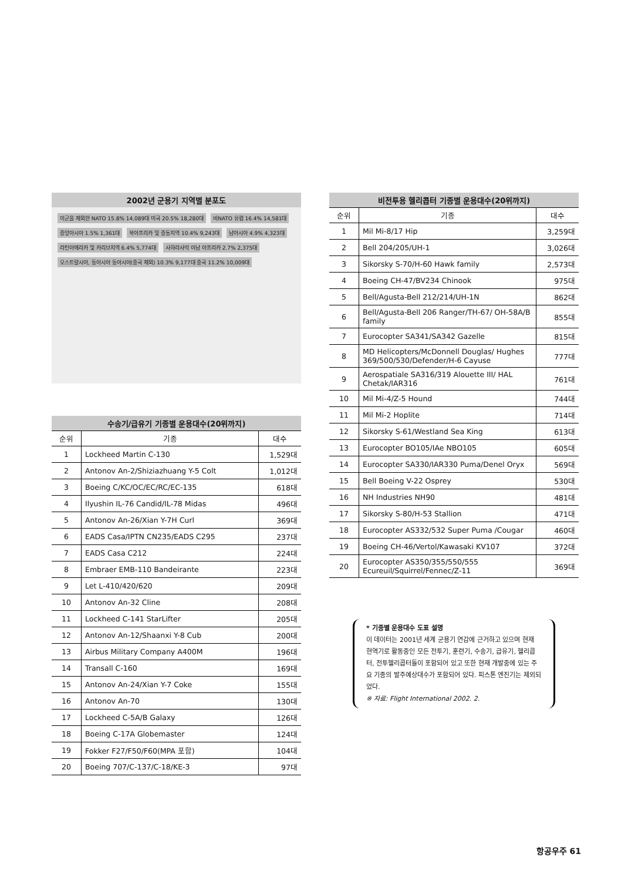2002년 군용기 지역별 분포도
미군을 제외한 NATO 15.8% 14,089대 미국 20.5% 18,280대 비NATO 유럽 16.4% 14,581대 중앙아시아 1.5% 1,361대 북아프리카 및 중동지역 10.4% 9,243대 남아시아 4.9% 4,323대 라틴아메리카 및 카리브지역 6.4% 5,774대 사하라사막 이남 아프리카 2.7% 2,375대 오스트랄시아, 동아시아 동아시아(중국 제외) 10.3% 9,177대 중국 11.2% 10,009대
수송기/급유기 기종별 운용대수(20위까지)
| 순위 | 기종 | 대수 |
| --- | --- | --- |
| 1 | Lockheed Martin C-130 | 1,529대 |
| 2 | Antonov An-2/Shiziazhuang Y-5 Colt | 1,012대 |
| 3 | Boeing C/KC/OC/EC/RC/EC-135 | 618대 |
| 4 | Ilyushin IL-76 Candid/IL-78 Midas | 496대 |
| 5 | Antonov An-26/Xian Y-7H Curl | 369대 |
| 6 | EADS Casa/IPTN CN235/EADS C295 | 237대 |
| 7 | EADS Casa C212 | 224대 |
| 8 | Embraer EMB-110 Bandeirante | 223대 |
| 9 | Let L-410/420/620 | 209대 |
| 10 | Antonov An-32 Cline | 208대 |
| 11 | Lockheed C-141 StarLifter | 205대 |
| 12 | Antonov An-12/Shaanxi Y-8 Cub | 200대 |
| 13 | Airbus Military Company A400M | 196대 |
| 14 | Transall C-160 | 169대 |
| 15 | Antonov An-24/Xian Y-7 Coke | 155대 |
| 16 | Antonov An-70 | 130대 |
| 17 | Lockheed C-5A/B Galaxy | 126대 |
| 18 | Boeing C-17A Globemaster | 124대 |
| 19 | Fokker F27/F50/F60(MPA 포함) | 104대 |
| 20 | Boeing 707/C-137/C-18/KE-3 | 97대 |
비전투용 헬리콥터 기종별 운용대수(20위까지)
| 순위 | 기종 | 대수 |
| --- | --- | --- |
| 1 | Mil Mi-8/17 Hip | 3,259대 |
| 2 | Bell 204/205/UH-1 | 3,026대 |
| 3 | Sikorsky S-70/H-60 Hawk family | 2,573대 |
| 4 | Boeing CH-47/BV234 Chinook | 975대 |
| 5 | Bell/Agusta-Bell 212/214/UH-1N | 862대 |
| 6 | Bell/Agusta-Bell 206 Ranger/TH-67/ OH-58A/B family | 855대 |
| 7 | Eurocopter SA341/SA342 Gazelle | 815대 |
| 8 | MD Helicopters/McDonnell Douglas/ Hughes 369/500/530/Defender/H-6 Cayuse | 777대 |
| 9 | Aerospatiale SA316/319 Alouette III/ HAL Chetak/IAR316 | 761대 |
| 10 | Mil Mi-4/Z-5 Hound | 744대 |
| 11 | Mil Mi-2 Hoplite | 714대 |
| 12 | Sikorsky S-61/Westland Sea King | 613대 |
| 13 | Eurocopter BO105/IAe NBO105 | 605대 |
| 14 | Eurocopter SA330/IAR330 Puma/Denel Oryx | 569대 |
| 15 | Bell Boeing V-22 Osprey | 530대 |
| 16 | NH Industries NH90 | 481대 |
| 17 | Sikorsky S-80/H-53 Stallion | 471대 |
| 18 | Eurocopter AS332/532 Super Puma /Cougar | 460대 |
| 19 | Boeing CH-46/Vertol/Kawasaki KV107 | 372대 |
| 20 | Eurocopter AS350/355/550/555 Ecureuil/Squirrel/Fennec/Z-11 | 369대 |
* 기종별 운용대수 도표 설명
이 데이터는 2001년 세계 군용기 연감에 근거하고 있으며 현재 현역기로 활동중인 모든 전투기, 훈련기, 수송기, 급유기, 헬리콥터, 전투헬리콥터들이 포함되어 있고 또한 현재 개발중에 있는 주요 기종의 발주예상대수가 포함되어 있다. 피스톤 엔진기는 제외되었다.
※ 자료: Flight International 2002. 2.
항공우주 61